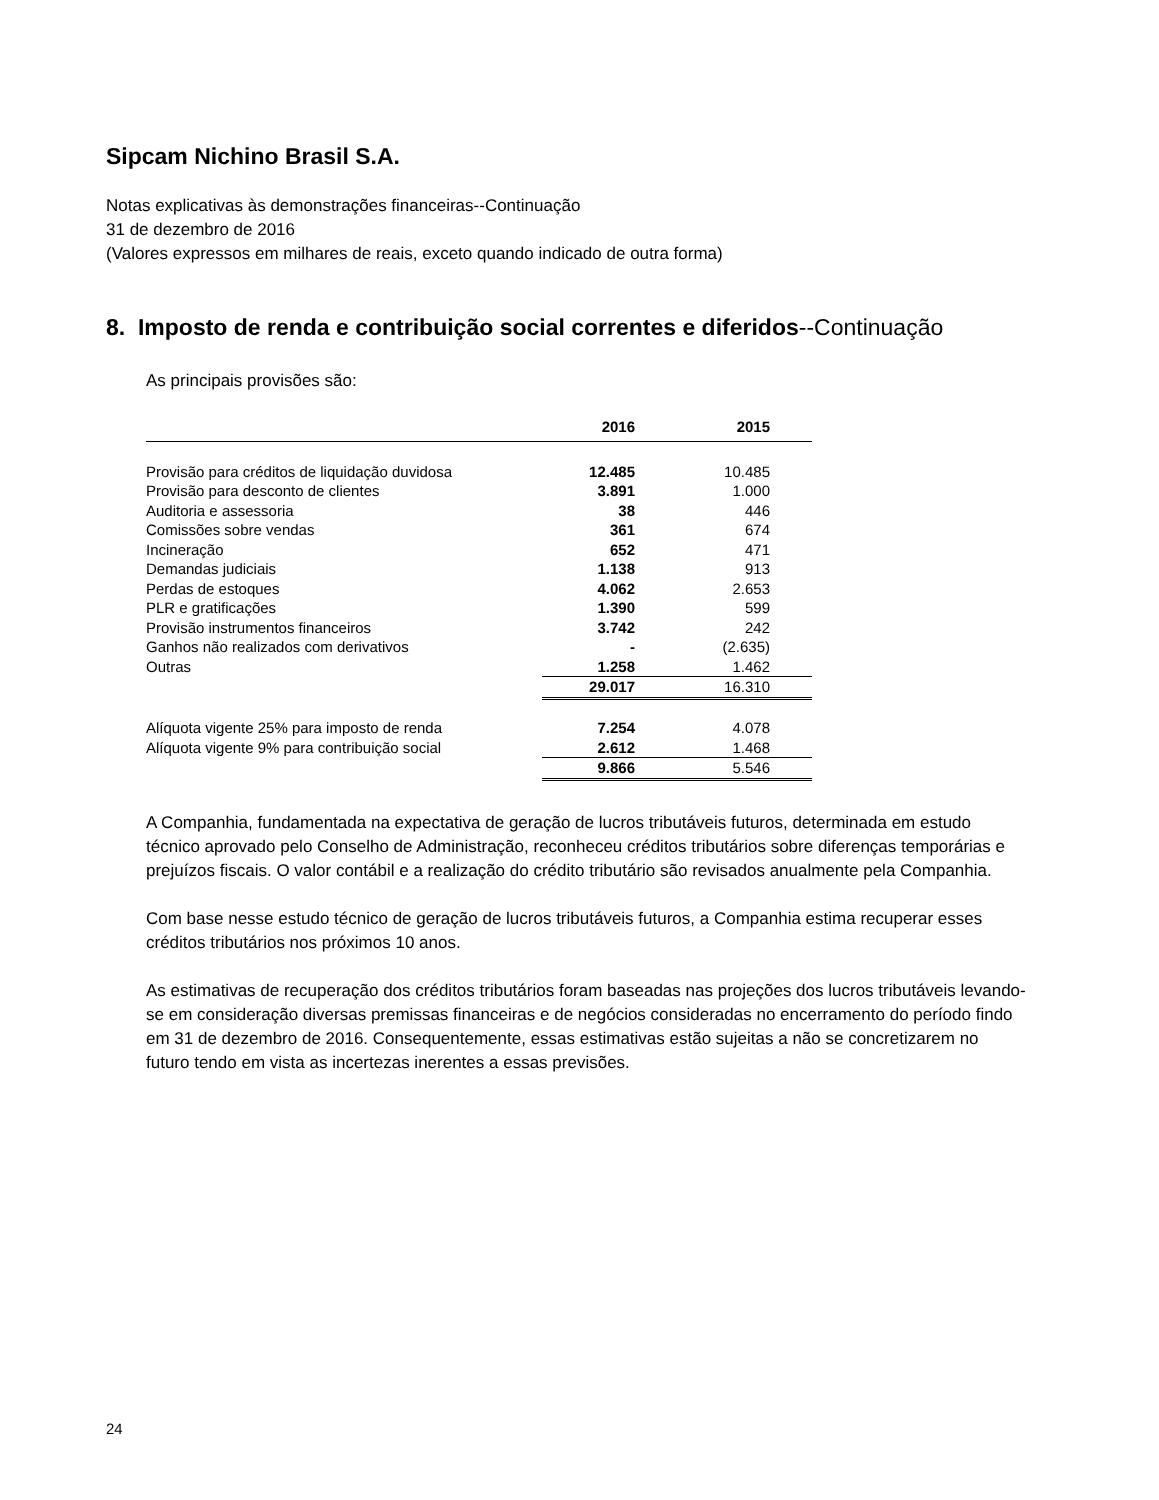Sipcam Nichino Brasil S.A.
Notas explicativas às demonstrações financeiras--Continuação
31 de dezembro de 2016
(Valores expressos em milhares de reais, exceto quando indicado de outra forma)
8. Imposto de renda e contribuição social correntes e diferidos--Continuação
As principais provisões são:
| | 2016 | 2015 |
| --- | --- | --- |
| Provisão para créditos de liquidação duvidosa | 12.485 | 10.485 |
| Provisão para desconto de clientes | 3.891 | 1.000 |
| Auditoria e assessoria | 38 | 446 |
| Comissões sobre vendas | 361 | 674 |
| Incineração | 652 | 471 |
| Demandas judiciais | 1.138 | 913 |
| Perdas de estoques | 4.062 | 2.653 |
| PLR e gratificações | 1.390 | 599 |
| Provisão instrumentos financeiros | 3.742 | 242 |
| Ganhos não realizados com derivativos | - | (2.635) |
| Outras | 1.258 | 1.462 |
| | 29.017 | 16.310 |
| Alíquota vigente 25% para imposto de renda | 7.254 | 4.078 |
| Alíquota vigente 9% para contribuição social | 2.612 | 1.468 |
| | 9.866 | 5.546 |
A Companhia, fundamentada na expectativa de geração de lucros tributáveis futuros, determinada em estudo técnico aprovado pelo Conselho de Administração, reconheceu créditos tributários sobre diferenças temporárias e prejuízos fiscais. O valor contábil e a realização do crédito tributário são revisados anualmente pela Companhia.
Com base nesse estudo técnico de geração de lucros tributáveis futuros, a Companhia estima recuperar esses créditos tributários nos próximos 10 anos.
As estimativas de recuperação dos créditos tributários foram baseadas nas projeções dos lucros tributáveis levando-se em consideração diversas premissas financeiras e de negócios consideradas no encerramento do período findo em 31 de dezembro de 2016. Consequentemente, essas estimativas estão sujeitas a não se concretizarem no futuro tendo em vista as incertezas inerentes a essas previsões.
24